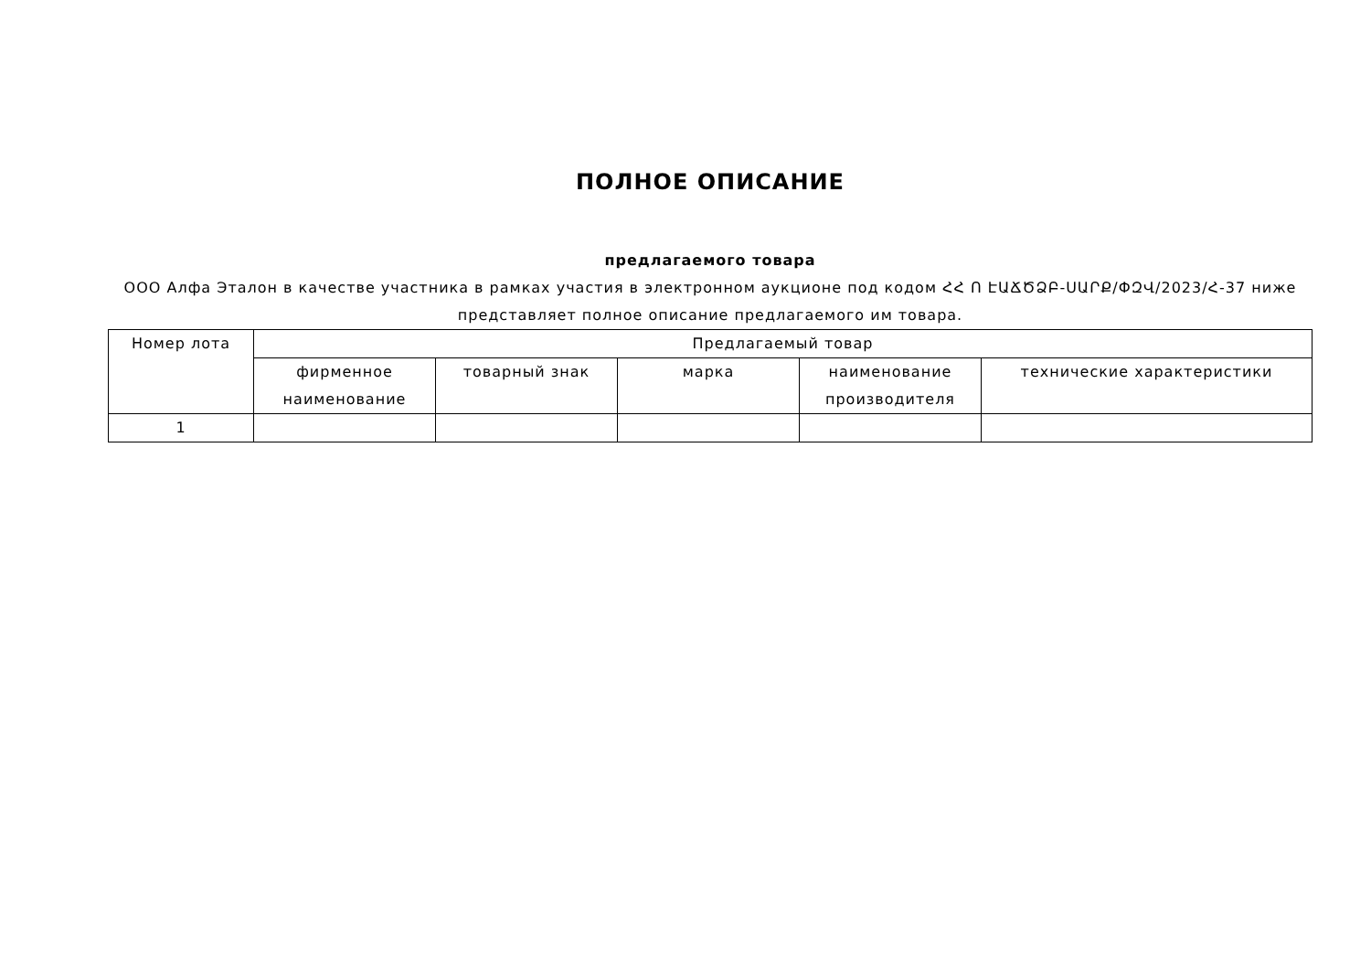ПОЛНОЕ ОПИСАНИЕ
предлагаемого товара
ООО Алфа Эталон в качестве участника в рамках участия в электронном аукционе под кодом ՀՀ Ո ԷԱՃԾՁԲ-ՍԱՐՔ/ՓԶՎ/2023/Հ-37 ниже представляет полное описание предлагаемого им товара.
| Номер лота | Предлагаемый товар | | | | |
| --- | --- | --- | --- | --- | --- |
| | фирменное наименование | товарный знак | марка | наименование производителя | технические характеристики |
| 1 | | | | | |